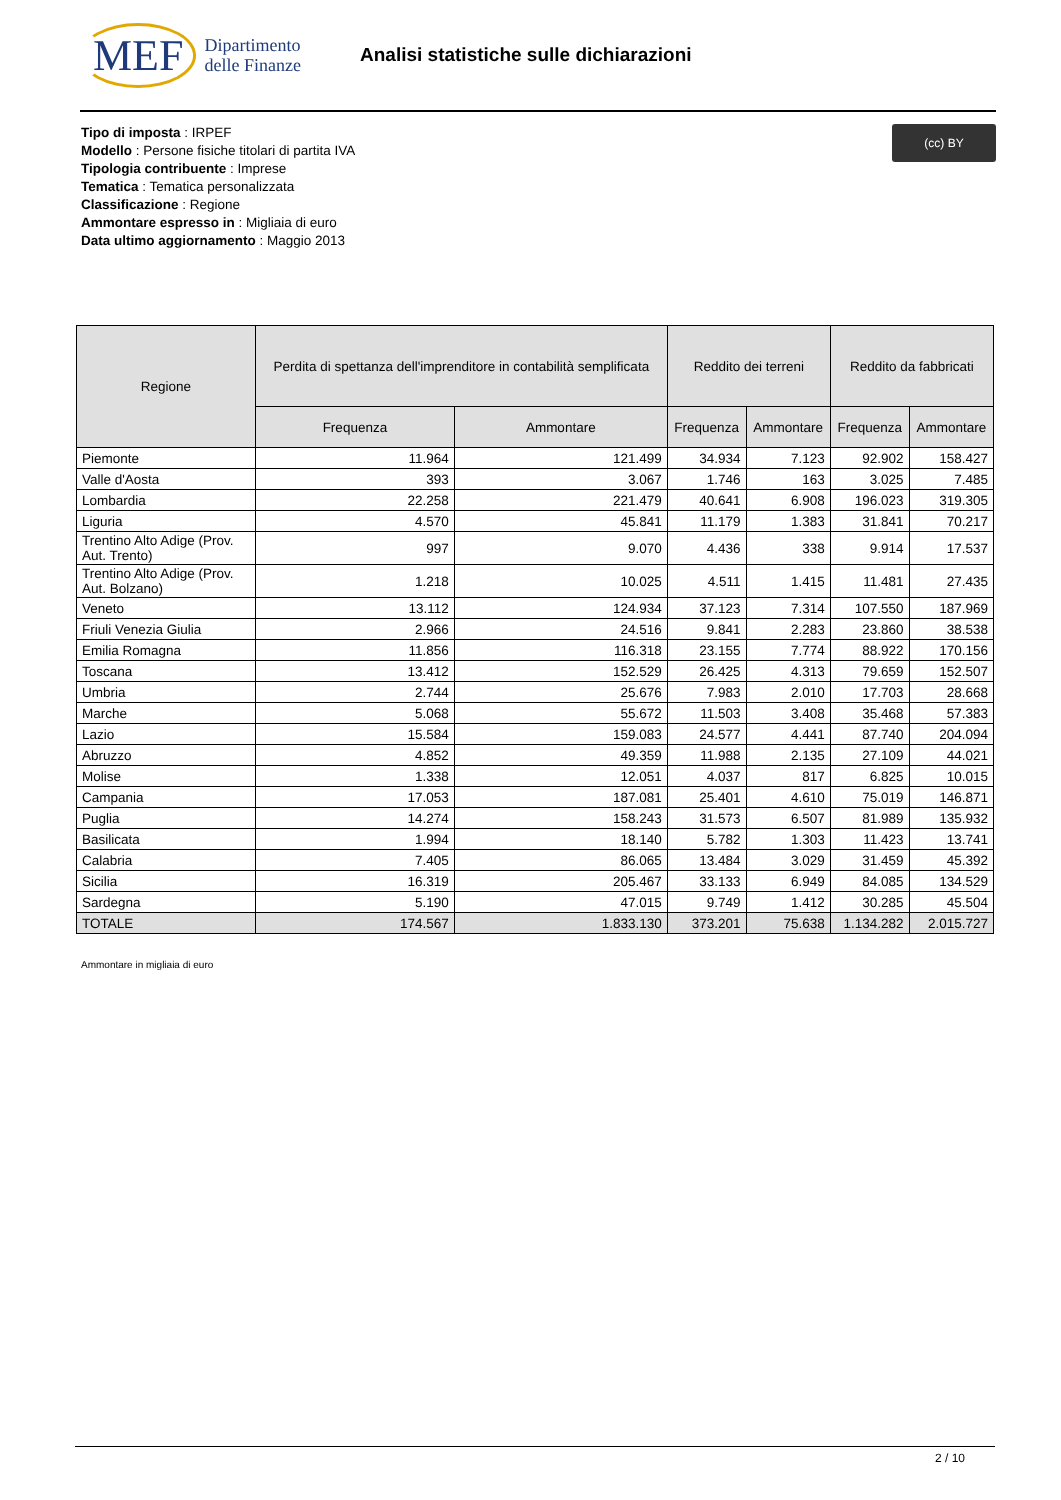MEF Dipartimento
delle Finanze
Analisi statistiche sulle dichiarazioni
(cc) BY
Tipo di imposta : IRPEF
Modello : Persone fisiche titolari di partita IVA
Tipologia contribuente : Imprese
Tematica : Tematica personalizzata
Classificazione : Regione
Ammontare espresso in : Migliaia di euro
Data ultimo aggiornamento : Maggio 2013
| Regione | Perdita di spettanza dell'imprenditore in contabilità semplificata | | Reddito dei terreni | | Reddito da fabbricati | |
| --- | --- | --- | --- | --- | --- | --- |
| | Frequenza | Ammontare | Frequenza | Ammontare | Frequenza | Ammontare |
| Piemonte | 11.964 | 121.499 | 34.934 | 7.123 | 92.902 | 158.427 |
| Valle d'Aosta | 393 | 3.067 | 1.746 | 163 | 3.025 | 7.485 |
| Lombardia | 22.258 | 221.479 | 40.641 | 6.908 | 196.023 | 319.305 |
| Liguria | 4.570 | 45.841 | 11.179 | 1.383 | 31.841 | 70.217 |
| Trentino Alto Adige (Prov. Aut. Trento) | 997 | 9.070 | 4.436 | 338 | 9.914 | 17.537 |
| Trentino Alto Adige (Prov. Aut. Bolzano) | 1.218 | 10.025 | 4.511 | 1.415 | 11.481 | 27.435 |
| Veneto | 13.112 | 124.934 | 37.123 | 7.314 | 107.550 | 187.969 |
| Friuli Venezia Giulia | 2.966 | 24.516 | 9.841 | 2.283 | 23.860 | 38.538 |
| Emilia Romagna | 11.856 | 116.318 | 23.155 | 7.774 | 88.922 | 170.156 |
| Toscana | 13.412 | 152.529 | 26.425 | 4.313 | 79.659 | 152.507 |
| Umbria | 2.744 | 25.676 | 7.983 | 2.010 | 17.703 | 28.668 |
| Marche | 5.068 | 55.672 | 11.503 | 3.408 | 35.468 | 57.383 |
| Lazio | 15.584 | 159.083 | 24.577 | 4.441 | 87.740 | 204.094 |
| Abruzzo | 4.852 | 49.359 | 11.988 | 2.135 | 27.109 | 44.021 |
| Molise | 1.338 | 12.051 | 4.037 | 817 | 6.825 | 10.015 |
| Campania | 17.053 | 187.081 | 25.401 | 4.610 | 75.019 | 146.871 |
| Puglia | 14.274 | 158.243 | 31.573 | 6.507 | 81.989 | 135.932 |
| Basilicata | 1.994 | 18.140 | 5.782 | 1.303 | 11.423 | 13.741 |
| Calabria | 7.405 | 86.065 | 13.484 | 3.029 | 31.459 | 45.392 |
| Sicilia | 16.319 | 205.467 | 33.133 | 6.949 | 84.085 | 134.529 |
| Sardegna | 5.190 | 47.015 | 9.749 | 1.412 | 30.285 | 45.504 |
| TOTALE | 174.567 | 1.833.130 | 373.201 | 75.638 | 1.134.282 | 2.015.727 |
Ammontare in migliaia di euro
2 / 10